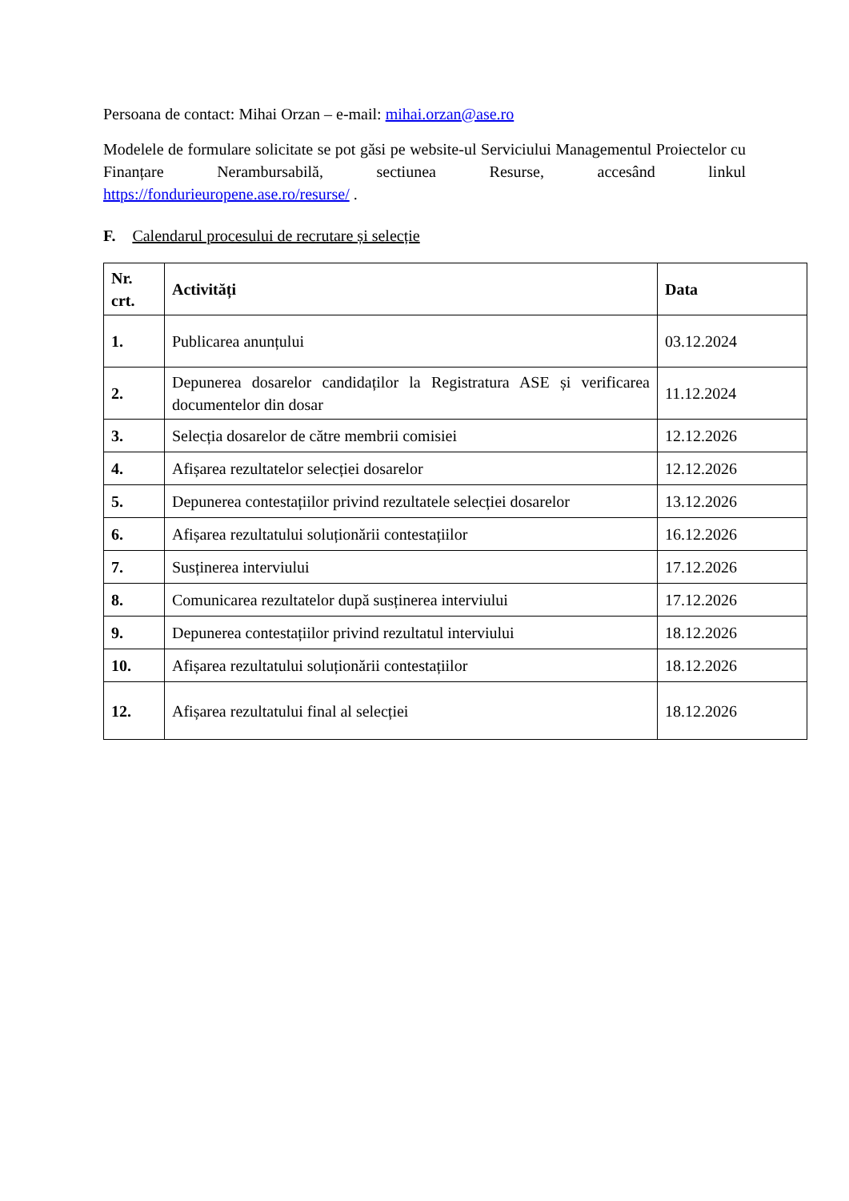Persoana de contact: Mihai Orzan – e-mail: mihai.orzan@ase.ro
Modelele de formulare solicitate se pot găsi pe website-ul Serviciului Managementul Proiectelor cu Finanțare Nerambursabilă, sectiunea Resurse, accesând linkul https://fondurieuropene.ase.ro/resurse/ .
F. Calendarul procesului de recrutare și selecție
| Nr. crt. | Activități | Data |
| --- | --- | --- |
| 1. | Publicarea anunțului | 03.12.2024 |
| 2. | Depunerea dosarelor candidaților la Registratura ASE și verificarea documentelor din dosar | 11.12.2024 |
| 3. | Selecția dosarelor de către membrii comisiei | 12.12.2026 |
| 4. | Afișarea rezultatelor selecției dosarelor | 12.12.2026 |
| 5. | Depunerea contestațiilor privind rezultatele selecției dosarelor | 13.12.2026 |
| 6. | Afișarea rezultatului soluționării contestațiilor | 16.12.2026 |
| 7. | Susținerea interviului | 17.12.2026 |
| 8. | Comunicarea rezultatelor după susținerea interviului | 17.12.2026 |
| 9. | Depunerea contestațiilor privind rezultatul interviului | 18.12.2026 |
| 10. | Afișarea rezultatului soluționării contestațiilor | 18.12.2026 |
| 12. | Afișarea rezultatului final al selecției | 18.12.2026 |